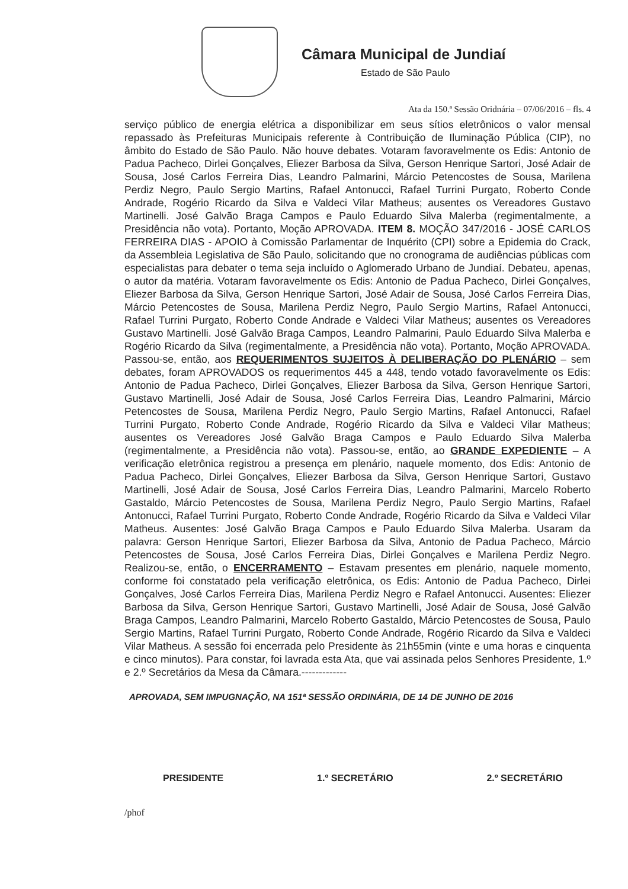Câmara Municipal de Jundiaí
Estado de São Paulo
Ata da 150.ª Sessão Oridnária – 07/06/2016 – fls. 4
serviço público de energia elétrica a disponibilizar em seus sítios eletrônicos o valor mensal repassado às Prefeituras Municipais referente à Contribuição de Iluminação Pública (CIP), no âmbito do Estado de São Paulo. Não houve debates. Votaram favoravelmente os Edis: Antonio de Padua Pacheco, Dirlei Gonçalves, Eliezer Barbosa da Silva, Gerson Henrique Sartori, José Adair de Sousa, José Carlos Ferreira Dias, Leandro Palmarini, Márcio Petencostes de Sousa, Marilena Perdiz Negro, Paulo Sergio Martins, Rafael Antonucci, Rafael Turrini Purgato, Roberto Conde Andrade, Rogério Ricardo da Silva e Valdeci Vilar Matheus; ausentes os Vereadores Gustavo Martinelli. José Galvão Braga Campos e Paulo Eduardo Silva Malerba (regimentalmente, a Presidência não vota). Portanto, Moção APROVADA. ITEM 8. MOÇÃO 347/2016 - JOSÉ CARLOS FERREIRA DIAS - APOIO à Comissão Parlamentar de Inquérito (CPI) sobre a Epidemia do Crack, da Assembleia Legislativa de São Paulo, solicitando que no cronograma de audiências públicas com especialistas para debater o tema seja incluído o Aglomerado Urbano de Jundiaí. Debateu, apenas, o autor da matéria. Votaram favoravelmente os Edis: Antonio de Padua Pacheco, Dirlei Gonçalves, Eliezer Barbosa da Silva, Gerson Henrique Sartori, José Adair de Sousa, José Carlos Ferreira Dias, Márcio Petencostes de Sousa, Marilena Perdiz Negro, Paulo Sergio Martins, Rafael Antonucci, Rafael Turrini Purgato, Roberto Conde Andrade e Valdeci Vilar Matheus; ausentes os Vereadores Gustavo Martinelli. José Galvão Braga Campos, Leandro Palmarini, Paulo Eduardo Silva Malerba e Rogério Ricardo da Silva (regimentalmente, a Presidência não vota). Portanto, Moção APROVADA. Passou-se, então, aos REQUERIMENTOS SUJEITOS À DELIBERAÇÃO DO PLENÁRIO – sem debates, foram APROVADOS os requerimentos 445 a 448, tendo votado favoravelmente os Edis: Antonio de Padua Pacheco, Dirlei Gonçalves, Eliezer Barbosa da Silva, Gerson Henrique Sartori, Gustavo Martinelli, José Adair de Sousa, José Carlos Ferreira Dias, Leandro Palmarini, Márcio Petencostes de Sousa, Marilena Perdiz Negro, Paulo Sergio Martins, Rafael Antonucci, Rafael Turrini Purgato, Roberto Conde Andrade, Rogério Ricardo da Silva e Valdeci Vilar Matheus; ausentes os Vereadores José Galvão Braga Campos e Paulo Eduardo Silva Malerba (regimentalmente, a Presidência não vota). Passou-se, então, ao GRANDE EXPEDIENTE – A verificação eletrônica registrou a presença em plenário, naquele momento, dos Edis: Antonio de Padua Pacheco, Dirlei Gonçalves, Eliezer Barbosa da Silva, Gerson Henrique Sartori, Gustavo Martinelli, José Adair de Sousa, José Carlos Ferreira Dias, Leandro Palmarini, Marcelo Roberto Gastaldo, Márcio Petencostes de Sousa, Marilena Perdiz Negro, Paulo Sergio Martins, Rafael Antonucci, Rafael Turrini Purgato, Roberto Conde Andrade, Rogério Ricardo da Silva e Valdeci Vilar Matheus. Ausentes: José Galvão Braga Campos e Paulo Eduardo Silva Malerba. Usaram da palavra: Gerson Henrique Sartori, Eliezer Barbosa da Silva, Antonio de Padua Pacheco, Márcio Petencostes de Sousa, José Carlos Ferreira Dias, Dirlei Gonçalves e Marilena Perdiz Negro. Realizou-se, então, o ENCERRAMENTO – Estavam presentes em plenário, naquele momento, conforme foi constatado pela verificação eletrônica, os Edis: Antonio de Padua Pacheco, Dirlei Gonçalves, José Carlos Ferreira Dias, Marilena Perdiz Negro e Rafael Antonucci. Ausentes: Eliezer Barbosa da Silva, Gerson Henrique Sartori, Gustavo Martinelli, José Adair de Sousa, José Galvão Braga Campos, Leandro Palmarini, Marcelo Roberto Gastaldo, Márcio Petencostes de Sousa, Paulo Sergio Martins, Rafael Turrini Purgato, Roberto Conde Andrade, Rogério Ricardo da Silva e Valdeci Vilar Matheus. A sessão foi encerrada pelo Presidente às 21h55min (vinte e uma horas e cinquenta e cinco minutos). Para constar, foi lavrada esta Ata, que vai assinada pelos Senhores Presidente, 1.º e 2.º Secretários da Mesa da Câmara.-------------
APROVADA, SEM IMPUGNAÇÃO, NA 151ª SESSÃO ORDINÁRIA, DE 14 DE JUNHO DE 2016
PRESIDENTE 1.º SECRETÁRIO 2.º SECRETÁRIO
/phof